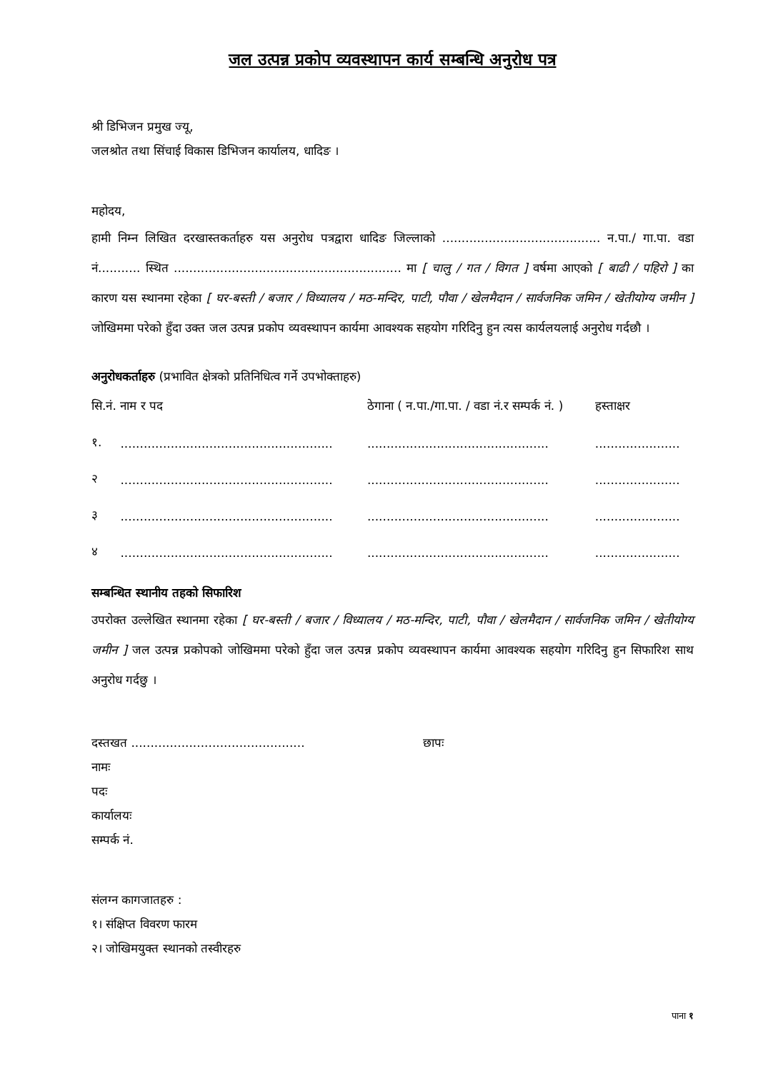जल उत्पन्न प्रकोप व्यवस्थापन कार्य सम्बन्धि अनुरोध पत्र
श्री डिभिजन प्रमुख ज्यू,
जलश्रोत तथा सिंचाई विकास डिभिजन कार्यालय, धादिङ ।
महोदय,
हामी निम्न लिखित दरखास्तकर्ताहरु यस अनुरोध पत्रद्वारा धादिङ जिल्लाको ......................................... न.पा./ गा.पा. वडा नं........... स्थित ........................................................... मा [ चालु / गत / विगत ] वर्षमा आएको [ बाढी / पहिरो ] का कारण यस स्थानमा रहेका [ घर-बस्ती / बजार / विध्यालय / मठ-मन्दिर, पाटी, पौवा / खेलमैदान / सार्वजनिक जमिन / खेतीयोग्य जमीन ] जोखिममा परेको हुँदा उक्त जल उत्पन्न प्रकोप व्यवस्थापन कार्यमा आवश्यक सहयोग गरिदिनु हुन त्यस कार्यलयलाई अनुरोध गर्दछौ ।
अनुरोधकर्ताहरु (प्रभावित क्षेत्रको प्रतिनिधित्व गर्ने उपभोक्ताहरु)
| सि.नं. | नाम र पद | ठेगाना ( न.पा./गा.पा. / वडा नं.र सम्पर्क नं. ) | हस्ताक्षर |
| --- | --- | --- | --- |
| १. | ....................................................... | ............................................... | ...................... |
| २ | ....................................................... | ............................................... | ...................... |
| ३ | ....................................................... | ............................................... | ...................... |
| ४ | ....................................................... | ............................................... | ...................... |
सम्बन्धित स्थानीय तहको सिफारिश
उपरोक्त उल्लेखित स्थानमा रहेका [ घर-बस्ती / बजार / विध्यालय / मठ-मन्दिर, पाटी, पौवा / खेलमैदान / सार्वजनिक जमिन / खेतीयोग्य जमीन ] जल उत्पन्न प्रकोपको जोखिममा परेको हुँदा जल उत्पन्न प्रकोप व्यवस्थापन कार्यमा आवश्यक सहयोग गरिदिनु हुन सिफारिश साथ अनुरोध गर्दछु ।
दस्तखत ............................................. छापः
नामः
पदः
कार्यालयः
सम्पर्क नं.
संलग्न कागजातहरु :
१। संक्षिप्त विवरण फारम
२। जोखिमयुक्त स्थानको तस्वीरहरु
पाना १